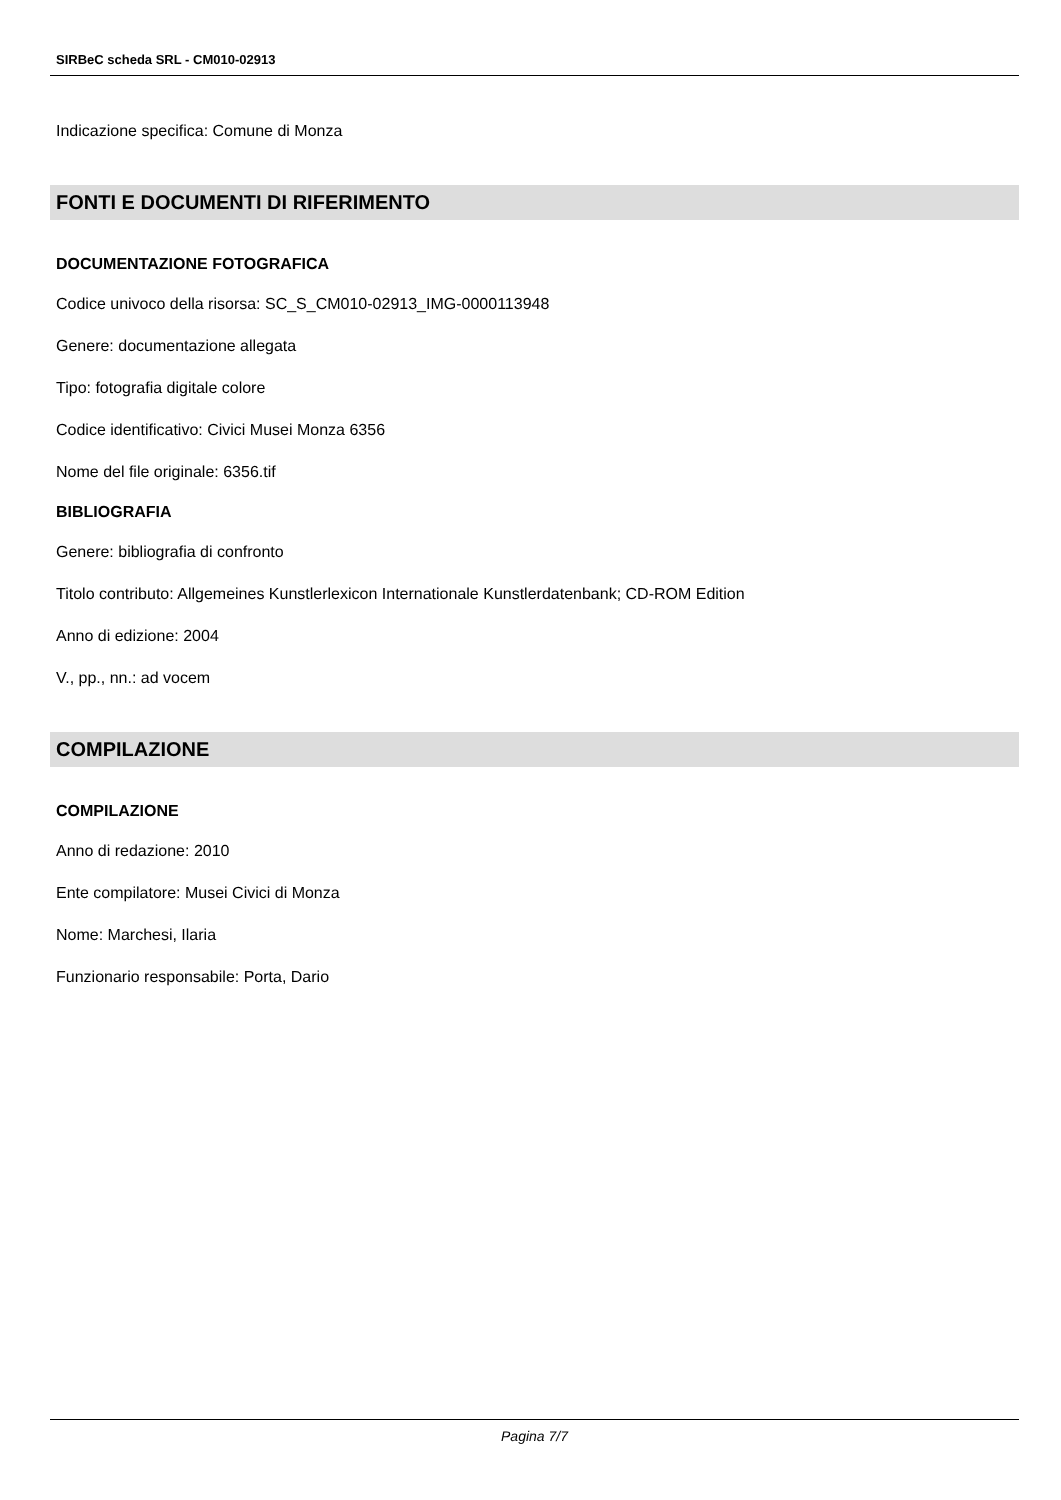SIRBeC scheda SRL - CM010-02913
Indicazione specifica: Comune di Monza
FONTI E DOCUMENTI DI RIFERIMENTO
DOCUMENTAZIONE FOTOGRAFICA
Codice univoco della risorsa: SC_S_CM010-02913_IMG-0000113948
Genere: documentazione allegata
Tipo: fotografia digitale colore
Codice identificativo: Civici Musei Monza 6356
Nome del file originale: 6356.tif
BIBLIOGRAFIA
Genere: bibliografia di confronto
Titolo contributo: Allgemeines Kunstlerlexicon Internationale Kunstlerdatenbank; CD-ROM Edition
Anno di edizione: 2004
V., pp., nn.: ad vocem
COMPILAZIONE
COMPILAZIONE
Anno di redazione: 2010
Ente compilatore: Musei Civici di Monza
Nome: Marchesi, Ilaria
Funzionario responsabile: Porta, Dario
Pagina 7/7